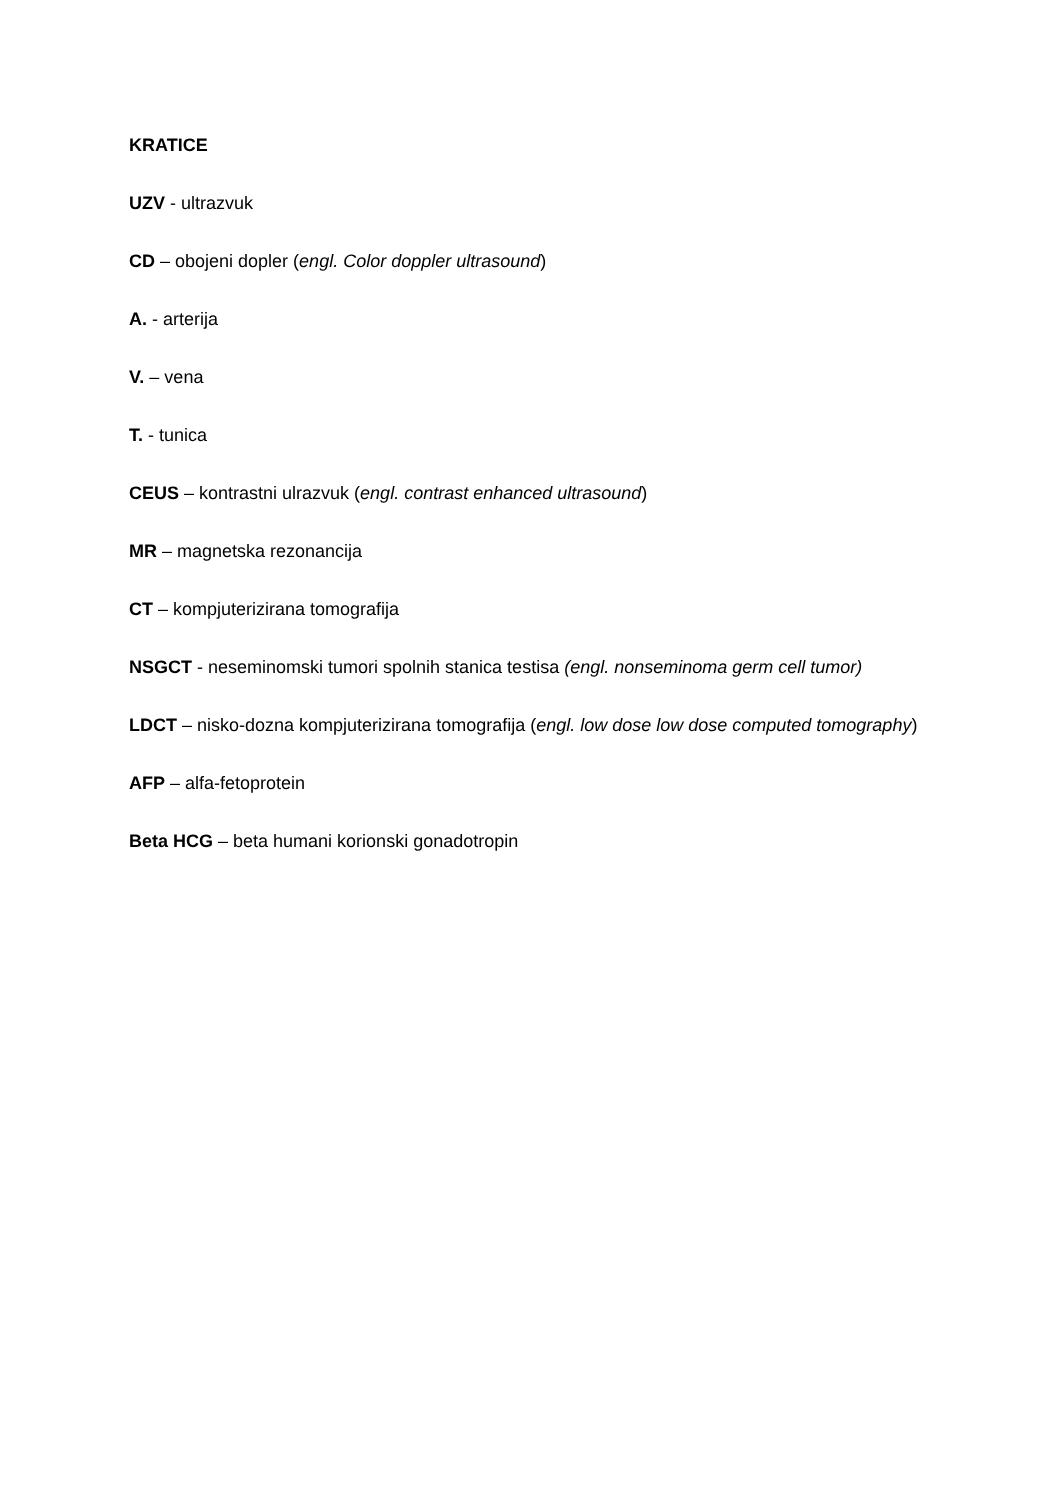KRATICE
UZV - ultrazvuk
CD – obojeni dopler (engl. Color doppler ultrasound)
A. - arterija
V. – vena
T. - tunica
CEUS – kontrastni ulrazvuk (engl. contrast enhanced ultrasound)
MR – magnetska rezonancija
CT – kompjuterizirana tomografija
NSGCT - neseminomski tumori spolnih stanica testisa (engl. nonseminoma germ cell tumor)
LDCT – nisko-dozna kompjuterizirana tomografija (engl. low dose low dose computed tomography)
AFP – alfa-fetoprotein
Beta HCG – beta humani korionski gonadotropin